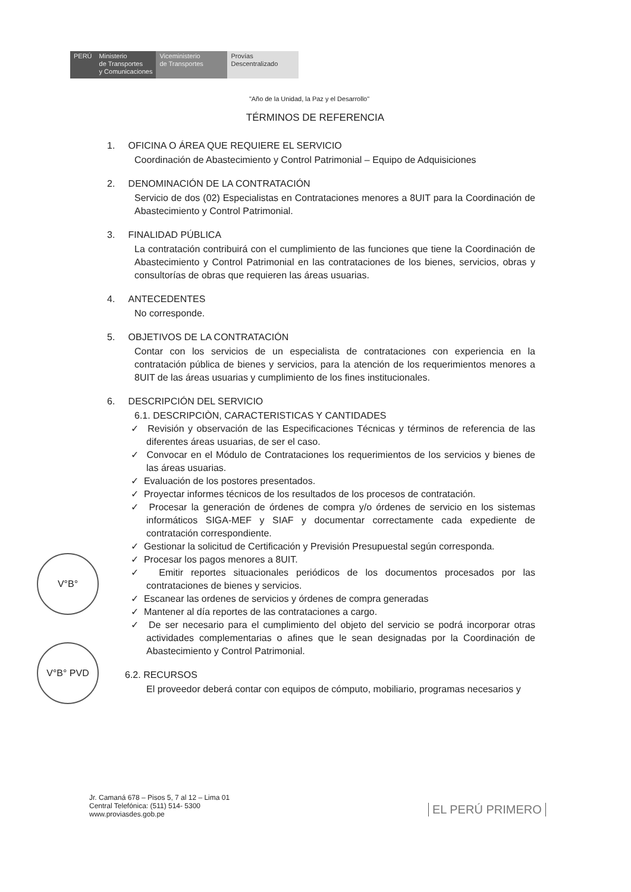PERÚ Ministerio
de Transportes
y Comunicaciones
Viceministerio
de Transportes
Provías
Descentralizado
"Año de la Unidad, la Paz y el Desarrollo"
TÉRMINOS DE REFERENCIA
1. OFICINA O ÁREA QUE REQUIERE EL SERVICIO
Coordinación de Abastecimiento y Control Patrimonial – Equipo de Adquisiciones
2. DENOMINACIÓN DE LA CONTRATACIÓN
Servicio de dos (02) Especialistas en Contrataciones menores a 8UIT para la Coordinación de Abastecimiento y Control Patrimonial.
3. FINALIDAD PÚBLICA
La contratación contribuirá con el cumplimiento de las funciones que tiene la Coordinación de Abastecimiento y Control Patrimonial en las contrataciones de los bienes, servicios, obras y consultorías de obras que requieren las áreas usuarias.
4. ANTECEDENTES
No corresponde.
5. OBJETIVOS DE LA CONTRATACIÓN
Contar con los servicios de un especialista de contrataciones con experiencia en la contratación pública de bienes y servicios, para la atención de los requerimientos menores a 8UIT de las áreas usuarias y cumplimiento de los fines institucionales.
6. DESCRIPCIÓN DEL SERVICIO
6.1. DESCRIPCIÒN, CARACTERISTICAS Y CANTIDADES
✓ Revisión y observación de las Especificaciones Técnicas y términos de referencia de las diferentes áreas usuarias, de ser el caso.
✓ Convocar en el Módulo de Contrataciones los requerimientos de los servicios y bienes de las áreas usuarias.
✓ Evaluación de los postores presentados.
✓ Proyectar informes técnicos de los resultados de los procesos de contratación.
✓ Procesar la generación de órdenes de compra y/o órdenes de servicio en los sistemas informáticos SIGA-MEF y SIAF y documentar correctamente cada expediente de contratación correspondiente.
✓ Gestionar la solicitud de Certificación y Previsión Presupuestal según corresponda.
✓ Procesar los pagos menores a 8UIT.
✓ Emitir reportes situacionales periódicos de los documentos procesados por las contrataciones de bienes y servicios.
✓ Escanear las ordenes de servicios y órdenes de compra generadas
✓ Mantener al día reportes de las contrataciones a cargo.
✓ De ser necesario para el cumplimiento del objeto del servicio se podrá incorporar otras actividades complementarias o afines que le sean designadas por la Coordinación de Abastecimiento y Control Patrimonial.
6.2. RECURSOS
El proveedor deberá contar con equipos de cómputo, mobiliario, programas necesarios y
V°B°
V°B° PVD
Jr. Camaná 678 – Pisos 5, 7 al 12 – Lima 01
Central Telefónica: (511) 514- 5300
www.proviasdes.gob.pe
EL PERÚ PRIMERO